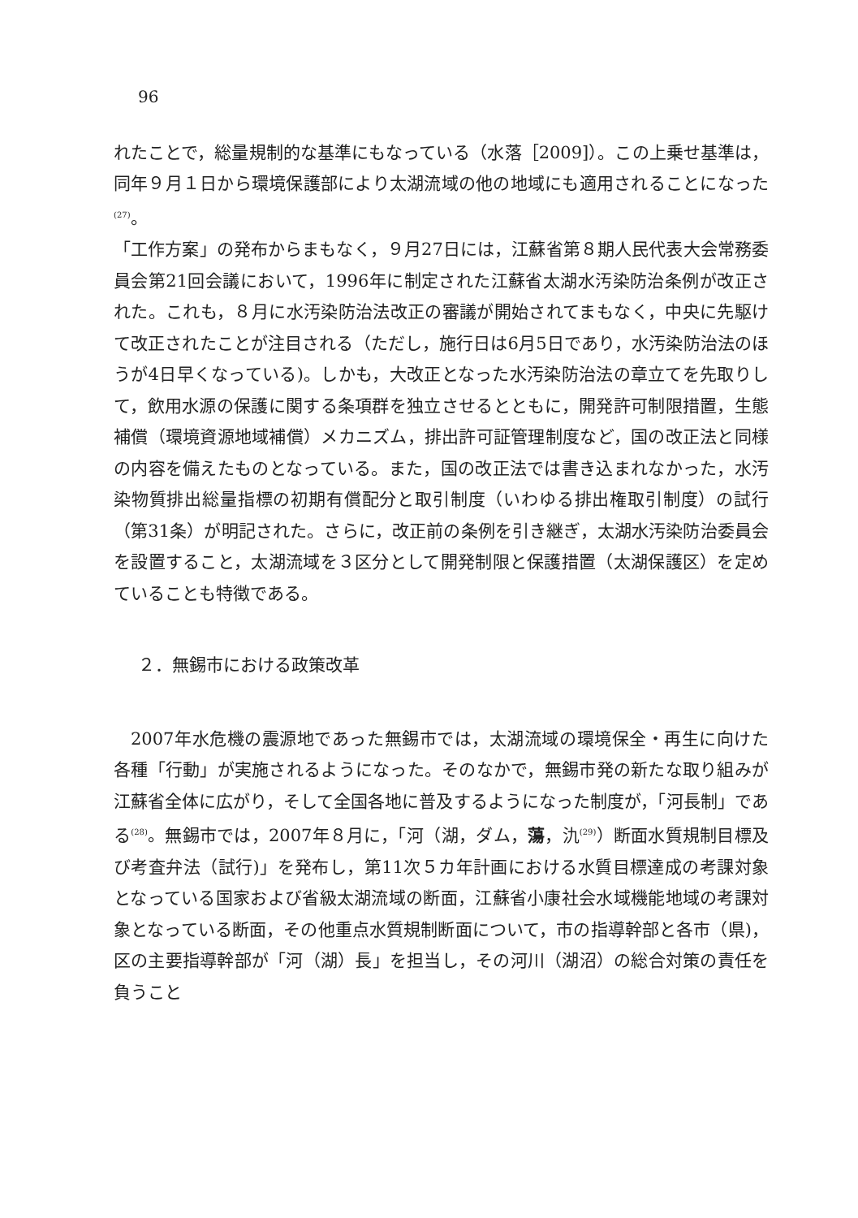96
れたことで，総量規制的な基準にもなっている（水落［2009]）。この上乗せ基準は，同年９月１日から環境保護部により太湖流域の他の地域にも適用されることになった<sup>(27)</sup>。
「工作方案」の発布からまもなく，９月27日には，江蘇省第８期人民代表大会常務委員会第21回会議において，1996年に制定された江蘇省太湖水汚染防治条例が改正された。これも，８月に水汚染防治法改正の審議が開始されてまもなく，中央に先駆けて改正されたことが注目される（ただし，施行日は6月5日であり，水汚染防治法のほうが4日早くなっている)。しかも，大改正となった水汚染防治法の章立てを先取りして，飲用水源の保護に関する条項群を独立させるとともに，開発許可制限措置，生態補償（環境資源地域補償）メカニズム，排出許可証管理制度など，国の改正法と同様の内容を備えたものとなっている。また，国の改正法では書き込まれなかった，水汚染物質排出総量指標の初期有償配分と取引制度（いわゆる排出権取引制度）の試行（第31条）が明記された。さらに，改正前の条例を引き継ぎ，太湖水汚染防治委員会を設置すること，太湖流域を３区分として開発制限と保護措置（太湖保護区）を定めていることも特徴である。
２．無錫市における政策改革
2007年水危機の震源地であった無錫市では，太湖流域の環境保全・再生に向けた各種「行動」が実施されるようになった。そのなかで，無錫市発の新たな取り組みが江蘇省全体に広がり，そして全国各地に普及するようになった制度が，「河長制」である<sup>(28)</sup>。無錫市では，2007年８月に，「河（湖，ダム，蕩，氿<sup>(29)</sup>）断面水質規制目標及び考査弁法（試行)」を発布し，第11次５カ年計画における水質目標達成の考課対象となっている国家および省級太湖流域の断面，江蘇省小康社会水域機能地域の考課対象となっている断面，その他重点水質規制断面について，市の指導幹部と各市（県)，区の主要指導幹部が「河（湖）長」を担当し，その河川（湖沼）の総合対策の責任を負うこと